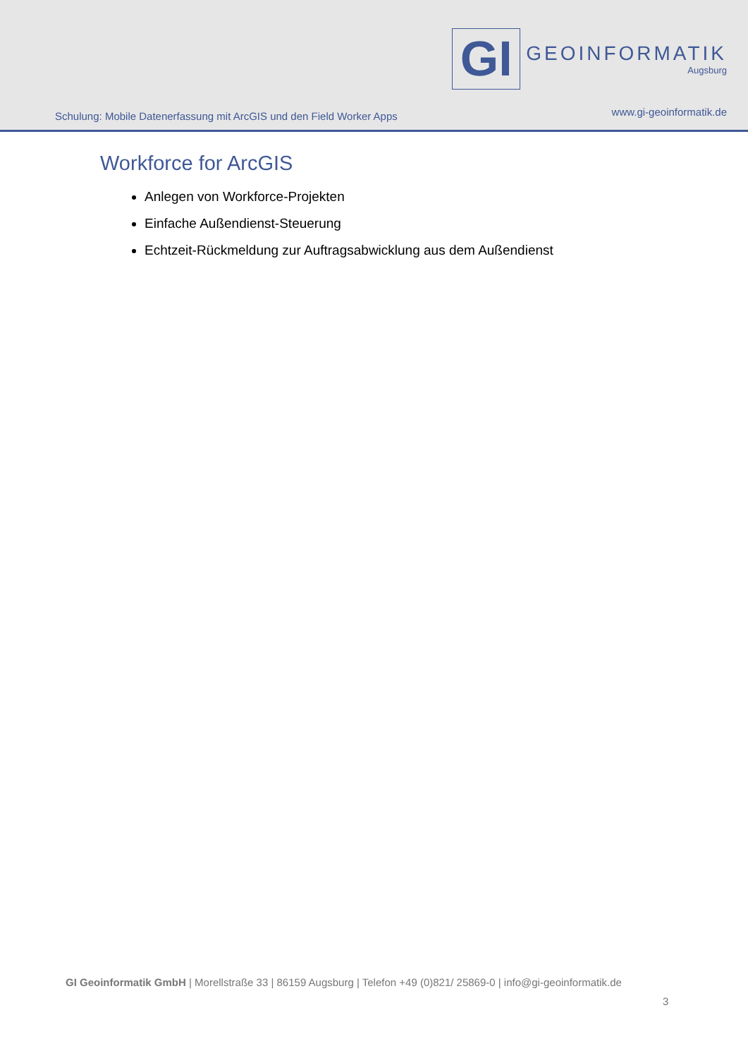Schulung: Mobile Datenerfassung mit ArcGIS und den Field Worker Apps
GI
GEOINFORMATIK
Augsburg
www.gi-geoinformatik.de
Workforce for ArcGIS
Anlegen von Workforce-Projekten
Einfache Außendienst-Steuerung
Echtzeit-Rückmeldung zur Auftragsabwicklung aus dem Außendienst
GI Geoinformatik GmbH | Morellstraße 33 | 86159 Augsburg | Telefon +49 (0)821/ 25869-0 | info@gi-geoinformatik.de
3